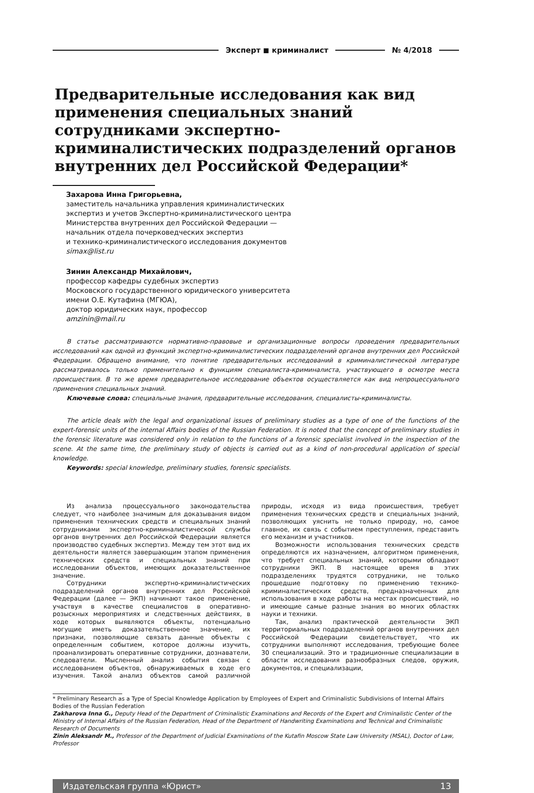Эксперт ◼ криминалист № 4/2018
Предварительные исследования как вид применения специальных знаний сотрудниками экспертно-криминалистических подразделений органов внутренних дел Российской Федерации*
Захарова Инна Григорьевна,
заместитель начальника управления криминалистических
экспертиз и учетов Экспертно-криминалистического центра
Министерства внутренних дел Российской Федерации —
начальник отдела почерковедческих экспертиз
и технико-криминалистического исследования документов
simax@list.ru
Зинин Александр Михайлович,
профессор кафедры судебных экспертиз
Московского государственного юридического университета
имени О.Е. Кутафина (МГЮА),
доктор юридических наук, профессор
amzinin@mail.ru
В статье рассматриваются нормативно-правовые и организационные вопросы проведения предварительных исследований как одной из функций экспертно-криминалистических подразделений органов внутренних дел Российской Федерации. Обращено внимание, что понятие предварительных исследований в криминалистической литературе рассматривалось только применительно к функциям специалиста-криминалиста, участвующего в осмотре места происшествия. В то же время предварительное исследование объектов осуществляется как вид непроцессуального применения специальных знаний.
Ключевые слова: специальные знания, предварительные исследования, специалисты-криминалисты.
The article deals with the legal and organizational issues of preliminary studies as a type of one of the functions of the expert-forensic units of the internal Affairs bodies of the Russian Federation. It is noted that the concept of preliminary studies in the forensic literature was considered only in relation to the functions of a forensic specialist involved in the inspection of the scene. At the same time, the preliminary study of objects is carried out as a kind of non-procedural application of special knowledge.
Keywords: special knowledge, preliminary studies, forensic specialists.
Из анализа процессуального законодательства следует, что наиболее значимым для доказывания видом применения технических средств и специальных знаний сотрудниками экспертно-криминалистической службы органов внутренних дел Российской Федерации является производство судебных экспертиз. Между тем этот вид их деятельности является завершающим этапом применения технических средств и специальных знаний при исследовании объектов, имеющих доказательственное значение.
Сотрудники экспертно-криминалистических подразделений органов внутренних дел Российской Федерации (далее — ЭКП) начинают такое применение, участвуя в качестве специалистов в оперативно-розыскных мероприятиях и следственных действиях, в ходе которых выявляются объекты, потенциально могущие иметь доказательственное значение, их признаки, позволяющие связать данные объекты с определенным событием, которое должны изучить, проанализировать оперативные сотрудники, дознаватели, следователи. Мысленный анализ события связан с исследованием объектов, обнаруживаемых в ходе его изучения. Такой анализ объектов самой различной природы, исходя из вида происшествия, требует применения технических средств и специальных знаний, позволяющих уяснить не только природу, но, самое главное, их связь с событием преступления, представить его механизм и участников.
Возможности использования технических средств определяются их назначением, алгоритмом применения, что требует специальных знаний, которыми обладают сотрудники ЭКП. В настоящее время в этих подразделениях трудятся сотрудники, не только прошедшие подготовку по применению технико-криминалистических средств, предназначенных для использования в ходе работы на местах происшествий, но и имеющие самые разные знания во многих областях науки и техники.
Так, анализ практической деятельности ЭКП территориальных подразделений органов внутренних дел Российской Федерации свидетельствует, что их сотрудники выполняют исследования, требующие более 30 специализаций. Это и традиционные специализации в области исследования разнообразных следов, оружия, документов, и специализации,
* Preliminary Research as a Type of Special Knowledge Application by Employees of Expert and Criminalistic Subdivisions of Internal Affairs Bodies of the Russian Federation
Zakharova Inna G., Deputy Head of the Department of Criminalistic Examinations and Records of the Expert and Criminalistic Center of the Ministry of Internal Affairs of the Russian Federation, Head of the Department of Handwriting Examinations and Technical and Criminalistic Research of Documents
Zinin Aleksandr M., Professor of the Department of Judicial Examinations of the Kutafin Moscow State Law University (MSAL), Doctor of Law, Professor
Издательская группа «Юрист» 13